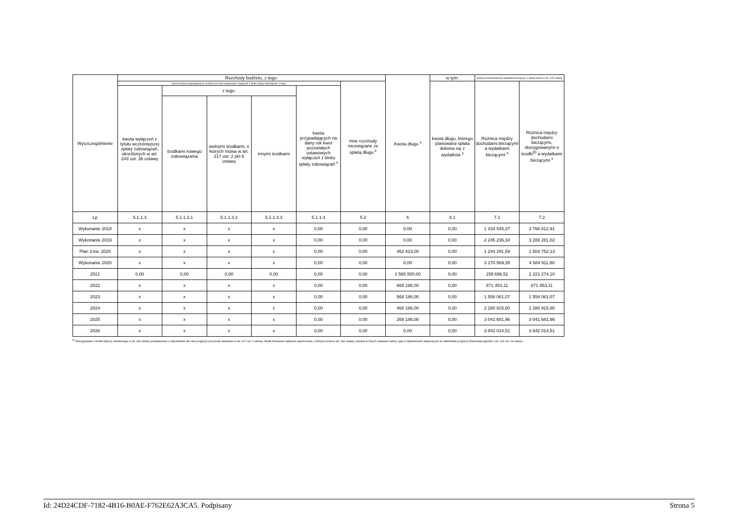| Wyszczególnienie | Rozchody budżetu, z tego: | | | | | | Kwota długu <sup>x</sup> | w tym: | Relacja zrównoważenia wydatków bieżących, o której mowa w art. 242 ustawy | |
| --- | --- | --- | --- | --- | --- | --- | --- | --- | --- | --- |
| | łączna kwota przypadających na dany rok kwot ustawowych wyłączeń z limitu spłaty zobowiązań, z tego: | | | | | Inne rozchody niezwiązane ze spłatą długu <sup>x</sup> | | kwota długu, którego planowana spłata dokona się z wydatków <sup>x</sup> | Różnica między dochodami bieżącymi a wydatkami bieżącymi <sup>x</sup> | Różnica między dochodami bieżącymi, skorygowanymi o środki<sup>8)</sup> a wydatkami bieżącymi <sup>x</sup> |
| | kwota wyłączeń z tytułu wcześniejszej spłaty zobowiązań, określonych w art. 243 ust. 3b ustawy | z tego: | | | kwota przypadających na dany rok kwot pozostałych ustawowych wyłączeń z limitu spłaty zobowiązań <sup>x</sup> | | | | | |
| | | środkami nowego zobowiązania | wolnymi środkami, o których mowa w art. 217 ust. 2 pkt 6 ustawy | innymi środkami | | | | | | |
| Lp | 5.1.1.3 | 5.1.1.3.1 | 5.1.1.3.2 | 5.1.1.3.3 | 5.1.1.4 | 5.2 | 6 | 6.1 | 7.1 | 7.2 |
| Wykonanie 2018 | x | x | x | x | 0,00 | 0,00 | 0,00 | 0,00 | 1 433 545,37 | 3 766 812,91 |
| Wykonanie 2019 | x | x | x | x | 0,00 | 0,00 | 0,00 | 0,00 | 2 245 236,34 | 3 288 281,02 |
| Plan 3 kw. 2020 | x | x | x | x | 0,00 | 0,00 | 462 413,00 | 0,00 | 1 244 291,59 | 1 504 752,13 |
| Wykonanie 2020 | x | x | x | x | 0,00 | 0,00 | 0,00 | 0,00 | 3 170 569,35 | 4 584 911,80 |
| 2021 | 0,00 | 0,00 | 0,00 | 0,00 | 0,00 | 0,00 | 2 565 500,00 | 0,00 | 159 696,51 | 2 221 274,10 |
| 2022 | x | x | x | x | 0,00 | 0,00 | 668 186,00 | 0,00 | 871 453,11 | 871 453,11 |
| 2023 | x | x | x | x | 0,00 | 0,00 | 568 186,00 | 0,00 | 1 558 061,07 | 1 558 061,07 |
| 2024 | x | x | x | x | 0,00 | 0,00 | 468 186,00 | 0,00 | 2 280 915,80 | 2 280 915,80 |
| 2025 | x | x | x | x | 0,00 | 0,00 | 268 186,00 | 0,00 | 3 041 681,96 | 3 041 681,96 |
| 2026 | x | x | x | x | 0,00 | 0,00 | 0,00 | 0,00 | 3 842 014,51 | 3 842 014,51 |
<sup>8)</sup> Skorygowanie o środki dotyczy określonego w art. 242 ustawy powiększenia o odpowiednie dla roku prognozy przychody wskazane w art. 217 ust. 2 ustawy. Skutki finansowe wyłączeń ograniczenia, o którym mowa w art. 242 ustawy, zawarte w innych ustawach należy ująć w objaśnieniach dołączanych do wieloletniej prognozy finansowej zgodnie z art. 226 ust. 2a ustawy.
Id: 24D24CDF-7182-4B16-B0AE-F762E62A3CA5. Podpisany Strona 5